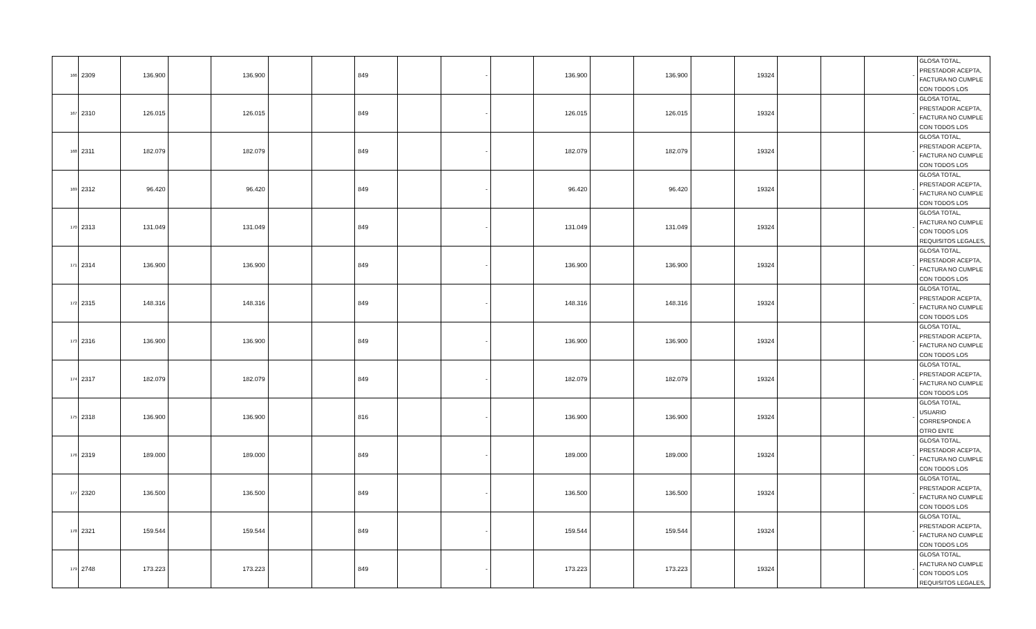| 166 | 2309 | 136.900 | | 136.900 | | | 849 | | - | | 136.900 | | 136.900 | | 19324 | | | - | GLOSA TOTAL, PRESTADOR ACEPTA, FACTURA NO CUMPLE CON TODOS LOS |
| 167 | 2310 | 126.015 | | 126.015 | | | 849 | | - | | 126.015 | | 126.015 | | 19324 | | | - | GLOSA TOTAL, PRESTADOR ACEPTA, FACTURA NO CUMPLE CON TODOS LOS |
| 168 | 2311 | 182.079 | | 182.079 | | | 849 | | - | | 182.079 | | 182.079 | | 19324 | | | - | GLOSA TOTAL, PRESTADOR ACEPTA, FACTURA NO CUMPLE CON TODOS LOS |
| 169 | 2312 | 96.420 | | 96.420 | | | 849 | | - | | 96.420 | | 96.420 | | 19324 | | | - | GLOSA TOTAL, PRESTADOR ACEPTA, FACTURA NO CUMPLE CON TODOS LOS |
| 170 | 2313 | 131.049 | | 131.049 | | | 849 | | - | | 131.049 | | 131.049 | | 19324 | | | - | GLOSA TOTAL, FACTURA NO CUMPLE CON TODOS LOS REQUISITOS LEGALES, |
| 171 | 2314 | 136.900 | | 136.900 | | | 849 | | - | | 136.900 | | 136.900 | | 19324 | | | - | GLOSA TOTAL, PRESTADOR ACEPTA, FACTURA NO CUMPLE CON TODOS LOS |
| 172 | 2315 | 148.316 | | 148.316 | | | 849 | | - | | 148.316 | | 148.316 | | 19324 | | | - | GLOSA TOTAL, PRESTADOR ACEPTA, FACTURA NO CUMPLE CON TODOS LOS |
| 173 | 2316 | 136.900 | | 136.900 | | | 849 | | - | | 136.900 | | 136.900 | | 19324 | | | - | GLOSA TOTAL, PRESTADOR ACEPTA, FACTURA NO CUMPLE CON TODOS LOS |
| 174 | 2317 | 182.079 | | 182.079 | | | 849 | | - | | 182.079 | | 182.079 | | 19324 | | | - | GLOSA TOTAL, PRESTADOR ACEPTA, FACTURA NO CUMPLE CON TODOS LOS |
| 175 | 2318 | 136.900 | | 136.900 | | | 816 | | - | | 136.900 | | 136.900 | | 19324 | | | - | GLOSA TOTAL, USUARIO CORRESPONDE A OTRO ENTE |
| 176 | 2319 | 189.000 | | 189.000 | | | 849 | | - | | 189.000 | | 189.000 | | 19324 | | | - | GLOSA TOTAL, PRESTADOR ACEPTA, FACTURA NO CUMPLE CON TODOS LOS |
| 177 | 2320 | 136.500 | | 136.500 | | | 849 | | - | | 136.500 | | 136.500 | | 19324 | | | - | GLOSA TOTAL, PRESTADOR ACEPTA, FACTURA NO CUMPLE CON TODOS LOS |
| 178 | 2321 | 159.544 | | 159.544 | | | 849 | | - | | 159.544 | | 159.544 | | 19324 | | | - | GLOSA TOTAL, PRESTADOR ACEPTA, FACTURA NO CUMPLE CON TODOS LOS |
| 179 | 2748 | 173.223 | | 173.223 | | | 849 | | - | | 173.223 | | 173.223 | | 19324 | | | - | GLOSA TOTAL, FACTURA NO CUMPLE CON TODOS LOS REQUISITOS LEGALES, |